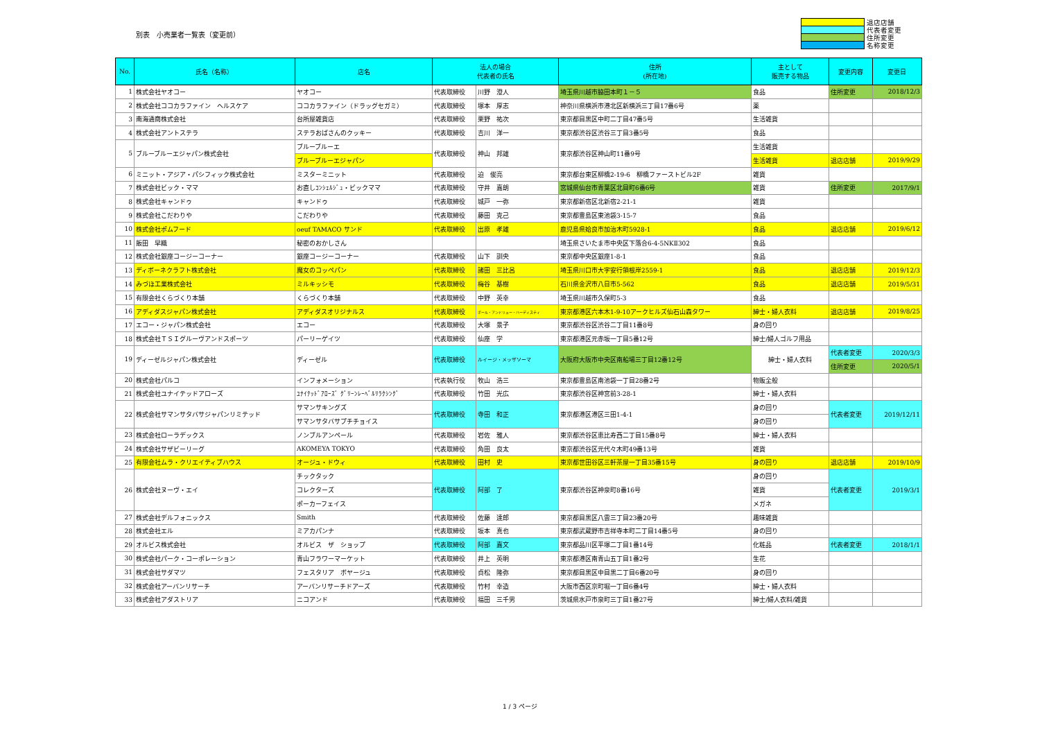別表　小売業者一覧表（変更前）
退店店舗
代表者変更
住所変更
名称変更
| No. | 氏名（名称） | 店名 | 法人の場合 代表者の氏名 | | 住所 (所在地) | 主として 販売する物品 | 変更内容 | 変更日 |
| --- | --- | --- | --- | --- | --- | --- | --- | --- |
| 1 | 株式会社ヤオコー | ヤオコー | 代表取締役 | 川野 澄人 | 埼玉県川越市脇田本町１－５ | 食品 | 住所変更 | 2018/12/3 |
| 2 | 株式会社ココカラファイン ヘルスケア | ココカラファイン（ドラッグセガミ） | 代表取締役 | 塚本 厚志 | 神奈川県横浜市港北区新横浜三丁目17番6号 | 薬 | | |
| 3 | 南海通商株式会社 | 台所屋雑貨店 | 代表取締役 | 栗野 祐次 | 東京都目黒区中町二丁目47番5号 | 生活雑貨 | | |
| 4 | 株式会社アントステラ | ステラおばさんのクッキー | 代表取締役 | 吉川 洋一 | 東京都渋谷区渋谷三丁目3番5号 | 食品 | | |
| 5 | ブルーブルーエジャパン株式会社 | ブルーブルーエ | 代表取締役 | 神山 邦雄 | 東京都渋谷区神山町11番9号 | 生活雑貨 | | |
| | | ブルーブルーエジャパン | | | | 生活雑貨 | 退店店舗 | 2019/9/29 |
| 6 | ミニット・アジア・パシフィック株式会社 | ミスターミニット | 代表取締役 | 迫 俊亮 | 東京都台東区柳橋2-19-6 柳橋ファーストビル2F | 雑貨 | | |
| 7 | 株式会社ビック・ママ | お直しｺﾝｼｪﾙｼﾞｭ・ビックママ | 代表取締役 | 守井 嘉朗 | 宮城県仙台市青葉区北目町6番6号 | 雑貨 | 住所変更 | 2017/9/1 |
| 8 | 株式会社キャンドゥ | キャンドゥ | 代表取締役 | 城戸 一弥 | 東京都新宿区北新宿2-21-1 | 雑貨 | | |
| 9 | 株式会社こだわりや | こだわりや | 代表取締役 | 藤田 克己 | 東京都豊島区東池袋3-15-7 | 食品 | | |
| 10 | 株式会社ポムフード | oeuf TAMACO サンド | 代表取締役 | 出原 孝雄 | 鹿児島県姶良市加治木町5928-1 | 食品 | 退店店舗 | 2019/6/12 |
| 11 | 飯田 早織 | 秘密のおかしさん | | | 埼玉県さいたま市中央区下落合6-4-5NKⅡ302 | 食品 | | |
| 12 | 株式会社銀座コージーコーナー | 銀座コージーコーナー | 代表取締役 | 山下 訓央 | 東京都中央区銀座1-8-1 | 食品 | | |
| 13 | ディボーネクラフト株式会社 | 魔女のコッペパン | 代表取締役 | 諸田 三比呂 | 埼玉県川口市大字安行領根岸2559-1 | 食品 | 退店店舗 | 2019/12/3 |
| 14 | みづほ工業株式会社 | ミルキッシモ | 代表取締役 | 梅谷 基樹 | 石川県金沢市八日市5-562 | 食品 | 退店店舗 | 2019/5/31 |
| 15 | 有限会社くらづくり本舗 | くらづくり本舗 | 代表取締役 | 中野 英幸 | 埼玉県川越市久保町5-3 | 食品 | | |
| 16 | アディダスジャパン株式会社 | アディダスオリジナルス | 代表取締役 | ポール・アンドリュー・ハーディスティ | 東京都港区六本木1-9-10アークヒルズ仙石山森タワー | 紳士・婦人衣料 | 退店店舗 | 2019/8/25 |
| 17 | エコー・ジャパン株式会社 | エコー | 代表取締役 | 大塚 景子 | 東京都渋谷区渋谷二丁目11番8号 | 身の回り | | |
| 18 | 株式会社ＴＳＩグルーヴアンドスポーツ | パーリーゲイツ | 代表取締役 | 仙座 学 | 東京都港区元赤坂一丁目5番12号 | 紳士/婦人ゴルフ用品 | | |
| 19 | ディーゼルジャパン株式会社 | ディーゼル | 代表取締役 | ルイージ・メッザソーマ | 大阪府大阪市中央区南船場三丁目12番12号 | 紳士・婦人衣料 | 代表者変更 | 2020/3/3 |
| | | | | | | | 住所変更 | 2020/5/1 |
| 20 | 株式会社パルコ | インフォメーション | 代表執行役 | 牧山 浩三 | 東京都豊島区南池袋一丁目28番2号 | 物販全般 | | |
| 21 | 株式会社ユナイテッドアローズ | ﾕﾅｲﾃｯﾄﾞｱﾛｰｽﾞ ｸﾞﾘｰﾝﾚｰﾍﾞﾙﾘﾗｸｼﾝｸﾞ | 代表取締役 | 竹田 光広 | 東京都渋谷区神宮前3-28-1 | 紳士・婦人衣料 | | |
| 22 | 株式会社サマンサタバサジャパンリミテッド | サマンサキングズ | 代表取締役 | 寺田 和正 | 東京都港区港区三田1-4-1 | 身の回り | 代表者変更 | 2019/12/11 |
| | | サマンサタバサプチチョイス | | | | 身の回り | | |
| 23 | 株式会社ローラデックス | ノンブルアンペール | 代表取締役 | 岩佐 雅人 | 東京都渋谷区恵比寿西二丁目15番8号 | 紳士・婦人衣料 | | |
| 24 | 株式会社サザビーリーグ | AKOMEYA TOKYO | 代表取締役 | 角田 良太 | 東京都渋谷区元代々木町49番13号 | 雑貨 | | |
| 25 | 有限会社ムラ・クリエイティブハウス | オージュ・ドウィ | 代表取締役 | 田村 史 | 東京都世田谷区三軒茶屋一丁目35番15号 | 身の回り | 退店店舗 | 2019/10/9 |
| 26 | 株式会社ヌーヴ・エイ | チックタック | 代表取締役 | 阿部 了 | 東京都渋谷区神泉町8番16号 | 身の回り | 代表者変更 | 2019/3/1 |
| | | コレクターズ | | | | 雑貨 | | |
| | | ポーカーフェイス | | | | メガネ | | |
| 27 | 株式会社デルフォニックス | Smith | 代表取締役 | 佐藤 達郎 | 東京都目黒区八雲三丁目23番20号 | 趣味雑貨 | | |
| 28 | 株式会社エル | ミアカパンナ | 代表取締役 | 坂本 真也 | 東京都武蔵野市吉祥寺本町二丁目14番5号 | 身の回り | | |
| 29 | オルビス株式会社 | オルビス ザ ショップ | 代表取締役 | 阿部 嘉文 | 東京都品川区平塚二丁目1番14号 | 化粧品 | 代表者変更 | 2018/1/1 |
| 30 | 株式会社パーク・コーポレーション | 青山フラワーマーケット | 代表取締役 | 井上 英明 | 東京都港区南青山五丁目1番2号 | 生花 | | |
| 31 | 株式会社サダマツ | フェスタリア ボヤージュ | 代表取締役 | 貞松 隆弥 | 東京都目黒区中目黒二丁目6番20号 | 身の回り | | |
| 32 | 株式会社アーバンリサーチ | アーバンリサーチドアーズ | 代表取締役 | 竹村 幸造 | 大阪市西区京町堀一丁目6番4号 | 紳士・婦人衣料 | | |
| 33 | 株式会社アダストリア | ニコアンド | 代表取締役 | 福田 三千男 | 茨城県水戸市泉町三丁目1番27号 | 紳士/婦人衣料/雑貨 | | |
1 / 3 ページ